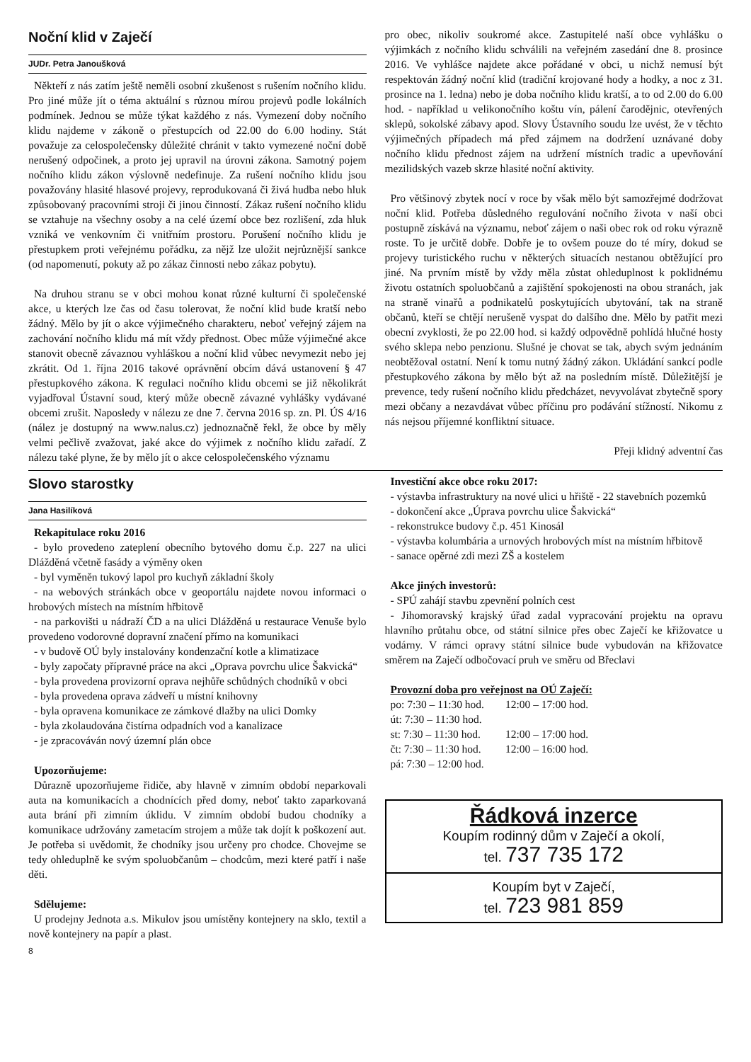Noční klid v Zaječí
JUDr. Petra Janoušková
Někteří z nás zatím ještě neměli osobní zkušenost s rušením nočního klidu. Pro jiné může jít o téma aktuální s různou mírou projevů podle lokálních podmínek. Jednou se může týkat každého z nás. Vymezení doby nočního klidu najdeme v zákoně o přestupcích od 22.00 do 6.00 hodiny. Stát považuje za celospolečensky důležité chránit v takto vymezené noční době nerušený odpočinek, a proto jej upravil na úrovni zákona. Samotný pojem nočního klidu zákon výslovně nedefinuje. Za rušení nočního klidu jsou považovány hlasité hlasové projevy, reprodukovaná či živá hudba nebo hluk způsobovaný pracovními stroji či jinou činností. Zákaz rušení nočního klidu se vztahuje na všechny osoby a na celé území obce bez rozlišení, zda hluk vzniká ve venkovním či vnitřním prostoru. Porušení nočního klidu je přestupkem proti veřejnému pořádku, za nějž lze uložit nejrůznější sankce (od napomenutí, pokuty až po zákaz činnosti nebo zákaz pobytu).
Na druhou stranu se v obci mohou konat různé kulturní či společenské akce, u kterých lze čas od času tolerovat, že noční klid bude kratší nebo žádný. Mělo by jít o akce výjimečného charakteru, neboť veřejný zájem na zachování nočního klidu má mít vždy přednost. Obec může výjimečné akce stanovit obecně závaznou vyhláškou a noční klid vůbec nevymezit nebo jej zkrátit. Od 1. října 2016 takové oprávnění obcím dává ustanovení § 47 přestupkového zákona. K regulaci nočního klidu obcemi se již několikrát vyjadřoval Ústavní soud, který může obecně závazné vyhlášky vydávané obcemi zrušit. Naposledy v nálezu ze dne 7. června 2016 sp. zn. Pl. ÚS 4/16 (nález je dostupný na www.nalus.cz) jednoznačně řekl, že obce by měly velmi pečlivě zvažovat, jaké akce do výjimek z nočního klidu zařadí. Z nálezu také plyne, že by mělo jít o akce celospolečenského významu
pro obec, nikoliv soukromé akce. Zastupitelé naší obce vyhlášku o výjimkách z nočního klidu schválili na veřejném zasedání dne 8. prosince 2016. Ve vyhlášce najdete akce pořádané v obci, u nichž nemusí být respektován žádný noční klid (tradiční krojované hody a hodky, a noc z 31. prosince na 1. ledna) nebo je doba nočního klidu kratší, a to od 2.00 do 6.00 hod. - například u velikonočního koštu vín, pálení čarodějnic, otevřených sklepů, sokolské zábavy apod. Slovy Ústavního soudu lze uvést, že v těchto výjimečných případech má před zájmem na dodržení uznávané doby nočního klidu přednost zájem na udržení místních tradic a upevňování mezilidských vazeb skrze hlasité noční aktivity.
Pro většinový zbytek nocí v roce by však mělo být samozřejmé dodržovat noční klid. Potřeba důsledného regulování nočního života v naší obci postupně získává na významu, neboť zájem o naši obec rok od roku výrazně roste. To je určitě dobře. Dobře je to ovšem pouze do té míry, dokud se projevy turistického ruchu v některých situacích nestanou obtěžující pro jiné. Na prvním místě by vždy měla zůstat ohleduplnost k poklidnému životu ostatních spoluobčanů a zajištění spokojenosti na obou stranách, jak na straně vinařů a podnikatelů poskytujících ubytování, tak na straně občanů, kteří se chtějí nerušeně vyspat do dalšího dne. Mělo by patřit mezi obecní zvyklosti, že po 22.00 hod. si každý odpovědně pohlídá hlučné hosty svého sklepa nebo penzionu. Slušné je chovat se tak, abych svým jednáním neobtěžoval ostatní. Není k tomu nutný žádný zákon. Ukládání sankcí podle přestupkového zákona by mělo být až na posledním místě. Důležitější je prevence, tedy rušení nočního klidu předcházet, nevyvolávat zbytečně spory mezi občany a nezavdávat vůbec příčinu pro podávání stížností. Nikomu z nás nejsou příjemné konfliktní situace.
Přeji klidný adventní čas
Slovo starostky
Jana Hasilíková
Rekapitulace roku 2016
- bylo provedeno zateplení obecního bytového domu č.p. 227 na ulici Dlážděná včetně fasády a výměny oken
- byl vyměněn tukový lapol pro kuchyň základní školy
- na webových stránkách obce v geoportálu najdete novou informaci o hrobových místech na místním hřbitově
- na parkovišti u nádraží ČD a na ulici Dlážděná u restaurace Venuše bylo provedeno vodorovné dopravní značení přímo na komunikaci
- v budově OÚ byly instalovány kondenzační kotle a klimatizace
- byly započaty přípravné práce na akci „Oprava povrchu ulice Šakvická“
- byla provedena provizorní oprava nejhůře schůdných chodníků v obci
- byla provedena oprava zádveří u místní knihovny
- byla opravena komunikace ze zámkové dlažby na ulici Domky
- byla zkolaudována čistírna odpadních vod a kanalizace
- je zpracováván nový územní plán obce
Upozorňujeme:
Důrazně upozorňujeme řidiče, aby hlavně v zimním období neparkovali auta na komunikacích a chodnících před domy, neboť takto zaparkovaná auta brání při zimním úklidu. V zimním období budou chodníky a komunikace udržovány zametacím strojem a může tak dojít k poškození aut. Je potřeba si uvědomit, že chodníky jsou určeny pro chodce. Chovejme se tedy ohleduplně ke svým spoluobčanům – chodcům, mezi které patří i naše děti.
Sdělujeme:
U prodejny Jednota a.s. Mikulov jsou umístěny kontejnery na sklo, textil a nově kontejnery na papír a plast.
8
Investiční akce obce roku 2017:
- výstavba infrastruktury na nové ulici u hřiště - 22 stavebních pozemků
- dokončení akce „Úprava povrchu ulice Šakvická“
- rekonstrukce budovy č.p. 451 Kinosál
- výstavba kolumbária a urnových hrobových míst na místním hřbitově
- sanace opěrné zdi mezi ZŠ a kostelem
Akce jiných investorů:
- SPÚ zahájí stavbu zpevnění polních cest
- Jihomoravský krajský úřad zadal vypracování projektu na opravu hlavního průtahu obce, od státní silnice přes obec Zaječí ke křižovatce u vodárny. V rámci opravy státní silnice bude vybudován na křižovatce směrem na Zaječí odbočovací pruh ve směru od Břeclavi
Provozní doba pro veřejnost na OÚ Zaječí:
| po: 7:30 – 11:30 hod. | 12:00 – 17:00 hod. |
| út: 7:30 – 11:30 hod. | |
| st: 7:30 – 11:30 hod. | 12:00 – 17:00 hod. |
| čt: 7:30 – 11:30 hod. | 12:00 – 16:00 hod. |
| pá: 7:30 – 12:00 hod. | |
Řádková inzerce
Koupím rodinný dům v Zaječí a okolí,
tel. 737 735 172
Koupím byt v Zaječí,
tel. 723 981 859